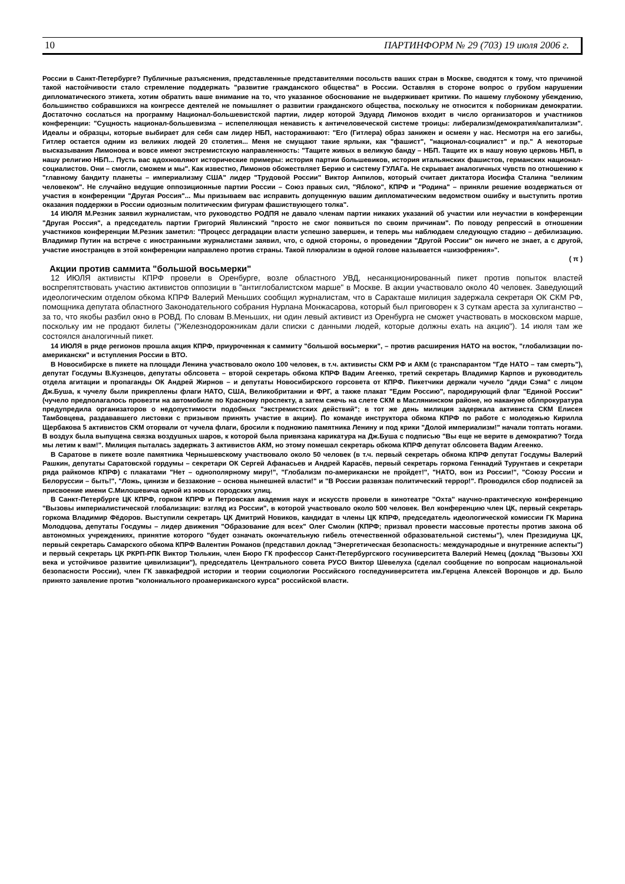10 ПАРТИНФОРМ № 29 (703) 19 июля 2006 г.
России в Санкт-Петербурге? Публичные разъяснения, представленные представителями посольств ваших стран в Москве, сводятся к тому, что причиной такой настойчивости стало стремление поддержать "развитие гражданского общества" в России. Оставляя в стороне вопрос о грубом нарушении дипломатического этикета, хотим обратить ваше внимание на то, что указанное обоснование не выдерживает критики. По нашему глубокому убеждению, большинство собравшихся на конгрессе деятелей не помышляет о развитии гражданского общества, поскольку не относится к поборникам демократии. Достаточно сослаться на программу Национал-большевистской партии, лидер которой Эдуард Лимонов входит в число организаторов и участников конференции: "Сущность национал-большевизма – испепеляющая ненависть к античеловеческой системе троицы: либерализм/демократия/капитализм". Идеалы и образцы, которые выбирает для себя сам лидер НБП, настораживают: "Его (Гитлера) образ занижен и осмеян у нас. Несмотря на его загибы, Гитлер остается одним из великих людей 20 столетия... Меня не смущают такие ярлыки, как "фашист", "национал-социалист" и пр." А некоторые высказывания Лимонова и вовсе имеют экстремистскую направленность: "Тащите живых в великую банду – НБП. Тащите их в нашу новую церковь НБП, в нашу религию НБП... Пусть вас вдохновляют исторические примеры: история партии большевиков, история итальянских фашистов, германских национал-социалистов. Они – смогли, сможем и мы". Как известно, Лимонов обожествляет Берию и систему ГУЛАГа. Не скрывает аналогичных чувств по отношению к "главному бандиту планеты – империализму США" лидер "Трудовой России" Виктор Анпилов, который считает диктатора Иосифа Сталина "великим человеком". Не случайно ведущие оппозиционные партии России – Союз правых сил, "Яблоко", КПРФ и "Родина" – приняли решение воздержаться от участия в конференции "Другая Россия"... Мы призываем вас исправить допущенную вашим дипломатическим ведомством ошибку и выступить против оказания поддержки в России одиозным политическим фигурам фашиствующего толка".
14 ИЮЛЯ М.Резник заявил журналистам, что руководство РОДПЯ не давало членам партии никаких указаний об участии или неучастии в конференции "Другая Россия", а председатель партии Григорий Явлинский "просто не смог появиться по своим причинам". По поводу репрессий в отношении участников конференции М.Резник заметил: "Процесс деградации власти успешно завершен, и теперь мы наблюдаем следующую стадию – дебилизацию. Владимир Путин на встрече с иностранными журналистами заявил, что, с одной стороны, о проведении "Другой России" он ничего не знает, а с другой, участие иностранцев в этой конференции направлено против страны. Такой плюрализм в одной голове называется «шизофрения»".
( π )
Акции против саммита "большой восьмерки"
12 ИЮЛЯ активисты КПРФ провели в Оренбурге, возле областного УВД, несанкционированный пикет против попыток властей воспрепятствовать участию активистов оппозиции в "антиглобалистском марше" в Москве. В акции участвовало около 40 человек. Заведующий идеологическим отделом обкома КПРФ Валерий Меньших сообщил журналистам, что в Саракташе милиция задержала секретаря ОК СКМ РФ, помощника депутата областного Законодательного собрания Нурлана Монжасарова, который был приговорен к 3 суткам ареста за хулиганство – за то, что якобы разбил окно в РОВД. По словам В.Меньших, ни один левый активист из Оренбурга не сможет участвовать в московском марше, поскольку им не продают билеты ("Железнодорожникам дали списки с данными людей, которые должны ехать на акцию"). 14 июля там же состоялся аналогичный пикет.
14 ИЮЛЯ в ряде регионов прошла акция КПРФ, приуроченная к саммиту "большой восьмерки", – против расширения НАТО на восток, "глобализации по-американски" и вступления России в ВТО.
В Новосибирске в пикете на площади Ленина участвовало около 100 человек, в т.ч. активисты СКМ РФ и АКМ (с транспарантом "Где НАТО – там смерть"), депутат Госдумы В.Кузнецов, депутаты облсовета – второй секретарь обкома КПРФ Вадим Агеенко, третий секретарь Владимир Карпов и руководитель отдела агитации и пропаганды ОК Андрей Жирнов – и депутаты Новосибирского горсовета от КПРФ. Пикетчики держали чучело "дяди Сэма" с лицом Дж.Буша, к чучелу были прикреплены флаги НАТО, США, Великобритании и ФРГ, а также плакат "Едим Россию", пародирующий флаг "Единой России" (чучело предполагалось провезти на автомобиле по Красному проспекту, а затем сжечь на слете СКМ в Маслянинском районе, но накануне облпрокуратура предупредила организаторов о недопустимости подобных "экстремистских действий"; в тот же день милиция задержала активиста СКМ Елисея Тамбовцева, раздававшего листовки с призывом принять участие в акции). По команде инструктора обкома КПРФ по работе с молодежью Кирилла Щербакова 5 активистов СКМ оторвали от чучела флаги, бросили к подножию памятника Ленину и под крики "Долой империализм!" начали топтать ногами. В воздух была выпущена связка воздушных шаров, к которой была привязана карикатура на Дж.Буша с подписью "Вы еще не верите в демократию? Тогда мы летим к вам!". Милиция пыталась задержать 3 активистов АКМ, но этому помешал секретарь обкома КПРФ депутат облсовета Вадим Агеенко.
В Саратове в пикете возле памятника Чернышевскому участвовало около 50 человек (в т.ч. первый секретарь обкома КПРФ депутат Госдумы Валерий Рашкин, депутаты Саратовской гордумы – секретари ОК Сергей Афанасьев и Андрей Карасёв, первый секретарь горкома Геннадий Турунтаев и секретари ряда райкомов КПРФ) с плакатами "Нет – однополярному миру!", "Глобализм по-американски не пройдет!", "НАТО, вон из России!", "Союзу России и Белоруссии – быть!", "Ложь, цинизм и беззаконие – основа нынешней власти!" и "В России развязан политический террор!". Проводился сбор подписей за присвоение имени С.Милошевича одной из новых городских улиц.
В Санкт-Петербурге ЦК КПРФ, горком КПРФ и Петровская академия наук и искусств провели в кинотеатре "Охта" научно-практическую конференцию "Вызовы империалистической глобализации: взгляд из России", в которой участвовало около 500 человек. Вел конференцию член ЦК, первый секретарь горкома Владимир Фёдоров. Выступили секретарь ЦК Дмитрий Новиков, кандидат в члены ЦК КПРФ, председатель идеологической комиссии ГК Марина Молодцова, депутаты Госдумы – лидер движения "Образование для всех" Олег Смолин (КПРФ; призвал провести массовые протесты против закона об автономных учреждениях, принятие которого "будет означать окончательную гибель отечественной образовательной системы"), член Президиума ЦК, первый секретарь Самарского обкома КПРФ Валентин Романов (представил доклад "Энергетическая безопасность: международные и внутренние аспекты") и первый секретарь ЦК РКРП-РПК Виктор Тюлькин, член Бюро ГК профессор Санкт-Петербургского госуниверситета Валерий Немец (доклад "Вызовы XXI века и устойчивое развитие цивилизации"), председатель Центрального совета РУСО Виктор Шевелуха (сделал сообщение по вопросам национальной безопасности России), член ГК завкафедрой истории и теории социологии Российского госпедуниверситета им.Герцена Алексей Воронцов и др. Было принято заявление против "колониального проамериканского курса" российской власти.